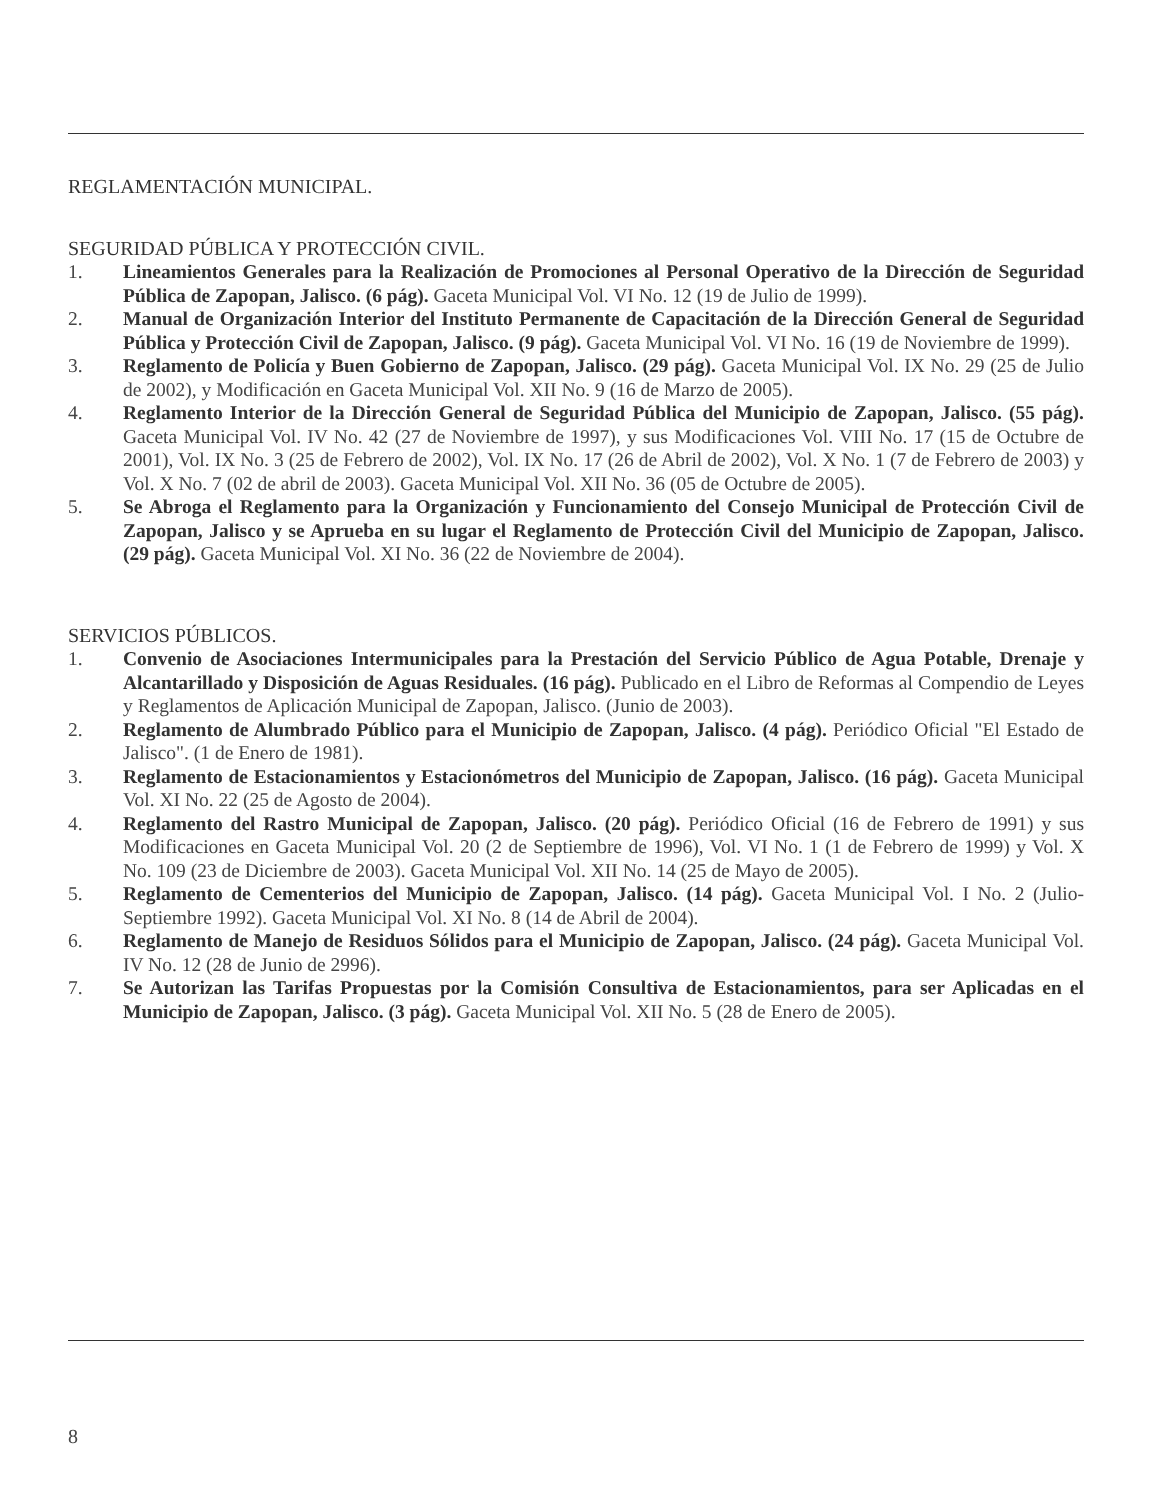REGLAMENTACIÓN MUNICIPAL.
SEGURIDAD PÚBLICA Y PROTECCIÓN CIVIL.
1. Lineamientos Generales para la Realización de Promociones al Personal Operativo de la Dirección de Seguridad Pública de Zapopan, Jalisco. (6 pág). Gaceta Municipal Vol. VI No. 12 (19 de Julio de 1999).
2. Manual de Organización Interior del Instituto Permanente de Capacitación de la Dirección General de Seguridad Pública y Protección Civil de Zapopan, Jalisco. (9 pág). Gaceta Municipal Vol. VI No. 16 (19 de Noviembre de 1999).
3. Reglamento de Policía y Buen Gobierno de Zapopan, Jalisco. (29 pág). Gaceta Municipal Vol. IX No. 29 (25 de Julio de 2002), y Modificación en Gaceta Municipal Vol. XII No. 9 (16 de Marzo de 2005).
4. Reglamento Interior de la Dirección General de Seguridad Pública del Municipio de Zapopan, Jalisco. (55 pág). Gaceta Municipal Vol. IV No. 42 (27 de Noviembre de 1997), y sus Modificaciones Vol. VIII No. 17 (15 de Octubre de 2001), Vol. IX No. 3 (25 de Febrero de 2002), Vol. IX No. 17 (26 de Abril de 2002), Vol. X No. 1 (7 de Febrero de 2003) y Vol. X No. 7 (02 de abril de 2003). Gaceta Municipal Vol. XII No. 36 (05 de Octubre de 2005).
5. Se Abroga el Reglamento para la Organización y Funcionamiento del Consejo Municipal de Protección Civil de Zapopan, Jalisco y se Aprueba en su lugar el Reglamento de Protección Civil del Municipio de Zapopan, Jalisco. (29 pág). Gaceta Municipal Vol. XI No. 36 (22 de Noviembre de 2004).
SERVICIOS PÚBLICOS.
1. Convenio de Asociaciones Intermunicipales para la Prestación del Servicio Público de Agua Potable, Drenaje y Alcantarillado y Disposición de Aguas Residuales. (16 pág). Publicado en el Libro de Reformas al Compendio de Leyes y Reglamentos de Aplicación Municipal de Zapopan, Jalisco. (Junio de 2003).
2. Reglamento de Alumbrado Público para el Municipio de Zapopan, Jalisco. (4 pág). Periódico Oficial "El Estado de Jalisco". (1 de Enero de 1981).
3. Reglamento de Estacionamientos y Estacionómetros del Municipio de Zapopan, Jalisco. (16 pág). Gaceta Municipal Vol. XI No. 22 (25 de Agosto de 2004).
4. Reglamento del Rastro Municipal de Zapopan, Jalisco. (20 pág). Periódico Oficial (16 de Febrero de 1991) y sus Modificaciones en Gaceta Municipal Vol. 20 (2 de Septiembre de 1996), Vol. VI No. 1 (1 de Febrero de 1999) y Vol. X No. 109 (23 de Diciembre de 2003). Gaceta Municipal Vol. XII No. 14 (25 de Mayo de 2005).
5. Reglamento de Cementerios del Municipio de Zapopan, Jalisco. (14 pág). Gaceta Municipal Vol. I No. 2 (Julio-Septiembre 1992). Gaceta Municipal Vol. XI No. 8 (14 de Abril de 2004).
6. Reglamento de Manejo de Residuos Sólidos para el Municipio de Zapopan, Jalisco. (24 pág). Gaceta Municipal Vol. IV No. 12 (28 de Junio de 2996).
7. Se Autorizan las Tarifas Propuestas por la Comisión Consultiva de Estacionamientos, para ser Aplicadas en el Municipio de Zapopan, Jalisco. (3 pág). Gaceta Municipal Vol. XII No. 5 (28 de Enero de 2005).
8